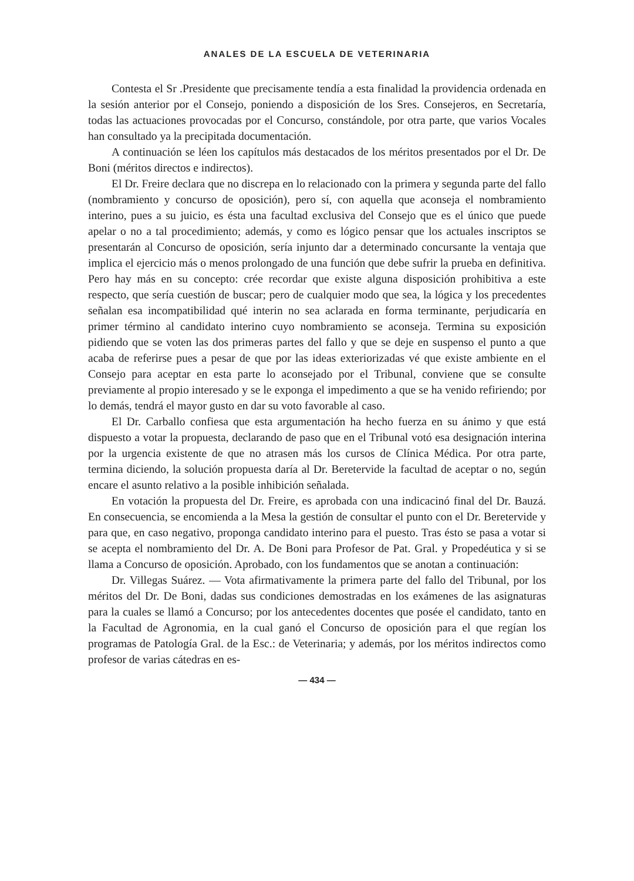ANALES DE LA ESCUELA DE VETERINARIA
Contesta el Sr .Presidente que precisamente tendía a esta finalidad la providencia ordenada en la sesión anterior por el Consejo, poniendo a disposición de los Sres. Consejeros, en Secretaría, todas las actuaciones provocadas por el Concurso, constándole, por otra parte, que varios Vocales han consultado ya la precipitada documentación.
A continuación se léen los capítulos más destacados de los méritos presentados por el Dr. De Boni (méritos directos e indirectos).
El Dr. Freire declara que no discrepa en lo relacionado con la primera y segunda parte del fallo (nombramiento y concurso de oposición), pero sí, con aquella que aconseja el nombramiento interino, pues a su juicio, es ésta una facultad exclusiva del Consejo que es el único que puede apelar o no a tal procedimiento; además, y como es lógico pensar que los actuales inscriptos se presentarán al Concurso de oposición, sería injunto dar a determinado concursante la ventaja que implica el ejercicio más o menos prolongado de una función que debe sufrir la prueba en definitiva. Pero hay más en su concepto: crée recordar que existe alguna disposición prohibitiva a este respecto, que sería cuestión de buscar; pero de cualquier modo que sea, la lógica y los precedentes señalan esa incompatibilidad qué interin no sea aclarada en forma terminante, perjudicaría en primer término al candidato interino cuyo nombramiento se aconseja. Termina su exposición pidiendo que se voten las dos primeras partes del fallo y que se deje en suspenso el punto a que acaba de referirse pues a pesar de que por las ideas exteriorizadas vé que existe ambiente en el Consejo para aceptar en esta parte lo aconsejado por el Tribunal, conviene que se consulte previamente al propio interesado y se le exponga el impedimento a que se ha venido refiriendo; por lo demás, tendrá el mayor gusto en dar su voto favorable al caso.
El Dr. Carballo confiesa que esta argumentación ha hecho fuerza en su ánimo y que está dispuesto a votar la propuesta, declarando de paso que en el Tribunal votó esa designación interina por la urgencia existente de que no atrasen más los cursos de Clínica Médica. Por otra parte, termina diciendo, la solución propuesta daría al Dr. Beretervide la facultad de aceptar o no, según encare el asunto relativo a la posible inhibición señalada.
En votación la propuesta del Dr. Freire, es aprobada con una indicacinó final del Dr. Bauzá. En consecuencia, se encomienda a la Mesa la gestión de consultar el punto con el Dr. Beretervide y para que, en caso negativo, proponga candidato interino para el puesto. Tras ésto se pasa a votar si se acepta el nombramiento del Dr. A. De Boni para Profesor de Pat. Gral. y Propedéutica y si se llama a Concurso de oposición. Aprobado, con los fundamentos que se anotan a continuación:
Dr. Villegas Suárez. — Vota afirmativamente la primera parte del fallo del Tribunal, por los méritos del Dr. De Boni, dadas sus condiciones demostradas en los exámenes de las asignaturas para la cuales se llamó a Concurso; por los antecedentes docentes que posée el candidato, tanto en la Facultad de Agronomia, en la cual ganó el Concurso de oposición para el que regían los programas de Patología Gral. de la Esc.: de Veterinaria; y además, por los méritos indirectos como profesor de varias cátedras en es-
— 434 —